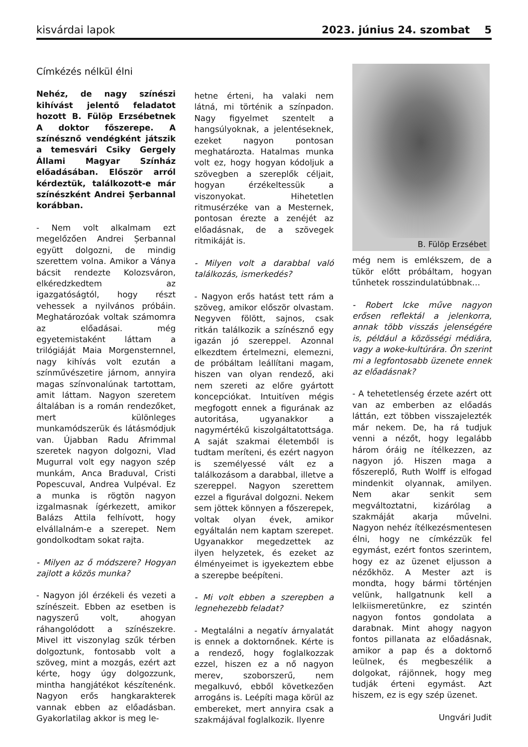kisvárdai lapok 2023. június 24. szombat 5
Címkézés nélkül élni
Nehéz, de nagy színészi kihívást jelentő feladatot hozott B. Fülöp Erzsébetnek A doktor főszerepe. A színésznő vendégként játszik a temesvári Csiky Gergely Állami Magyar Színház előadásában. Először arról kérdeztük, találkozott-e már színészként Andrei Șerbannal korábban.
- Nem volt alkalmam ezt megelőzően Andrei Șerbannal együtt dolgozni, de mindig szerettem volna. Amikor a Ványa bácsit rendezte Kolozsváron, elkéredzkedtem az igazgatóságtól, hogy részt vehessek a nyilvános próbáin. Meghatározóak voltak számomra az előadásai. még egyetemistaként láttam a trilógiáját Maia Morgensternnel, nagy kihívás volt ezután a színművészetire járnom, annyira magas színvonalúnak tartottam, amit láttam. Nagyon szeretem általában is a román rendezőket, mert különleges munkamódszerük és látásmódjuk van. Újabban Radu Afrimmal szeretek nagyon dolgozni, Vlad Mugurral volt egy nagyon szép munkám, Anca Braduval, Cristi Popescuval, Andrea Vulpéval. Ez a munka is rögtön nagyon izgalmasnak ígérkezett, amikor Balázs Attila felhívott, hogy elvállalnám-e a szerepet. Nem gondolkodtam sokat rajta.
- Milyen az ő módszere? Hogyan zajlott a közös munka?
- Nagyon jól érzékeli és vezeti a színészeit. Ebben az esetben is nagyszerű volt, ahogyan ráhangolódott a színészekre. Mivel itt viszonylag szűk térben dolgoztunk, fontosabb volt a szöveg, mint a mozgás, ezért azt kérte, hogy úgy dolgozzunk, mintha hangjátékot készítenénk. Nagyon erős hangkarakterek vannak ebben az előadásban. Gyakorlatilag akkor is meg le-
hetne érteni, ha valaki nem látná, mi történik a színpadon. Nagy figyelmet szentelt a hangsúlyoknak, a jelentéseknek, ezeket nagyon pontosan meghatározta. Hatalmas munka volt ez, hogy hogyan kódoljuk a szövegben a szereplők céljait, hogyan érzékeltessük a viszonyokat. Hihetetlen ritmusérzéke van a Mesternek, pontosan érezte a zenéjét az előadásnak, de a szövegek ritmikáját is.
- Milyen volt a darabbal való találkozás, ismerkedés?
- Nagyon erős hatást tett rám a szöveg, amikor először olvastam. Negyven fölött, sajnos, csak ritkán találkozik a színésznő egy igazán jó szereppel. Azonnal elkezdtem értelmezni, elemezni, de próbáltam leállítani magam, hiszen van olyan rendező, aki nem szereti az előre gyártott koncepciókat. Intuitíven mégis megfogott ennek a figurának az autoritása, ugyanakkor a nagymértékű kiszolgáltatottsága. A saját szakmai életemből is tudtam meríteni, és ezért nagyon is személyessé vált ez a találkozásom a darabbal, illetve a szereppel. Nagyon szerettem ezzel a figurával dolgozni. Nekem sem jöttek könnyen a főszerepek, voltak olyan évek, amikor egyáltalán nem kaptam szerepet. Ugyanakkor megedzettek az ilyen helyzetek, és ezeket az élményeimet is igyekeztem ebbe a szerepbe beépíteni.
- Mi volt ebben a szerepben a legnehezebb feladat?
- Megtalálni a negatív árnyalatát is ennek a doktornőnek. Kérte is a rendező, hogy foglalkozzak ezzel, hiszen ez a nő nagyon merev, szoborszerű, nem megalkuvó, ebből következően arrogáns is. Leépíti maga körül az embereket, mert annyira csak a szakmájával foglalkozik. Ilyenre
B. Fülöp Erzsébet
még nem is emlékszem, de a tükör előtt próbáltam, hogyan tűnhetek rosszindulatúbbnak…
- Robert Icke műve nagyon erősen reflektál a jelenkorra, annak több visszás jelenségére is, például a közösségi médiára, vagy a woke-kultúrára. Ön szerint mi a legfontosabb üzenete ennek az előadásnak?
- A tehetetlenség érzete azért ott van az emberben az előadás láttán, ezt többen visszajelezték már nekem. De, ha rá tudjuk venni a nézőt, hogy legalább három óráig ne ítélkezzen, az nagyon jó. Hiszen maga a főszereplő, Ruth Wolff is elfogad mindenkit olyannak, amilyen. Nem akar senkit sem megváltoztatni, kizárólag a szakmáját akarja művelni. Nagyon nehéz ítélkezésmentesen élni, hogy ne címkézzük fel egymást, ezért fontos szerintem, hogy ez az üzenet eljusson a nézőkhöz. A Mester azt is mondta, hogy bármi történjen velünk, hallgatnunk kell a lelkiismeretünkre, ez szintén nagyon fontos gondolata a darabnak. Mint ahogy nagyon fontos pillanata az előadásnak, amikor a pap és a doktornő leülnek, és megbeszélik a dolgokat, rájönnek, hogy meg tudják érteni egymást. Azt hiszem, ez is egy szép üzenet.
Ungvári Judit